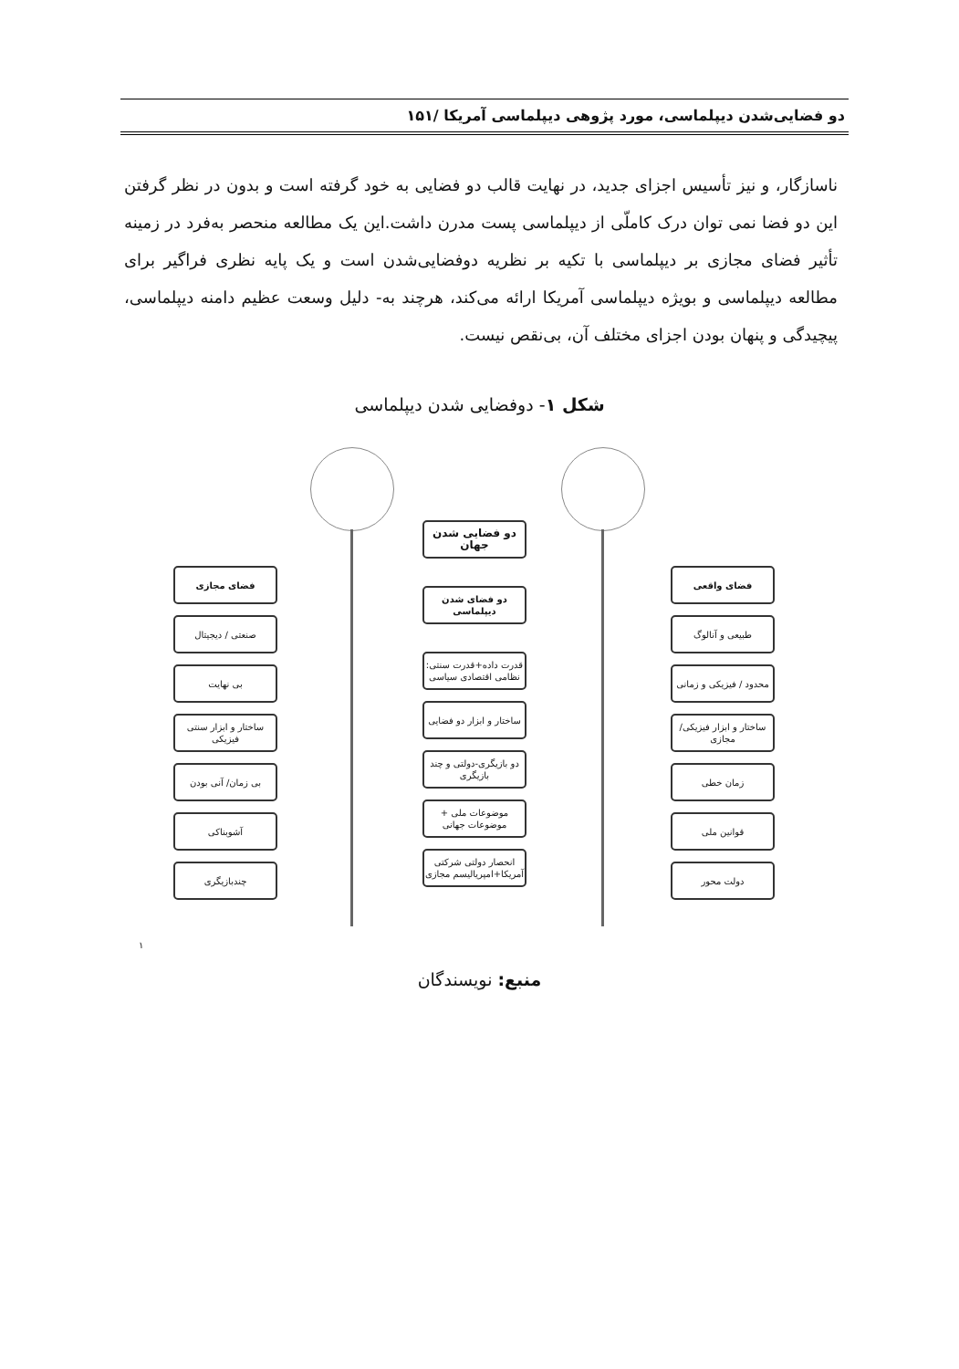دو فضایی‌شدن دیپلماسی، مورد پژوهی دیپلماسی آمریکا /۱۵۱
ناسازگار، و نیز تأسیس اجزای جدید، در نهایت قالب دو فضایی به خود گرفته است و بدون در نظر گرفتن این دو فضا نمی توان درک کاملّی از دیپلماسی پست مدرن داشت.این یک مطالعه منحصر به‌فرد در زمینه تأثیر فضای مجازی بر دیپلماسی با تکیه بر نظریه دوفضایی‌شدن است و یک پایه نظری فراگیر برای مطالعه دیپلماسی و بویژه دیپلماسی آمریکا ارائه می‌کند، هرچند به- دلیل وسعت عظیم دامنه دیپلماسی، پیچیدگی و پنهان بودن اجزای مختلف آن، بی‌نقص نیست.
شکل ۱- دوفضایی شدن دیپلماسی
فضای مجازی
صنعتی / دیجیتال
بی نهایت
ساختار و ابزار سنتی فیزیکی
بی زمان/ آنی بودن
آشوبناکی
چندبازیگری
دو فضایی شدن جهان
دو فضای شدن دیپلماسی
قدرت داده+قدرت سنتی: نظامی اقتصادی سیاسی
ساختار و ابزار دو فضایی
دو بازیگری-دولتی و چند بازیگری
موضوعات ملی + موضوعات جهانی
انحصار دولتی شرکتی آمریکا+امپریالیسم مجازی
فضای واقعی
طبیعی و آنالوگ
محدود / فیزیکی و زمانی
ساختار و ابزار فیزیکی/مجازی
زمان خطی
قوانین ملی
دولت محور
<sup>۱</sup>
منبع: نویسندگان